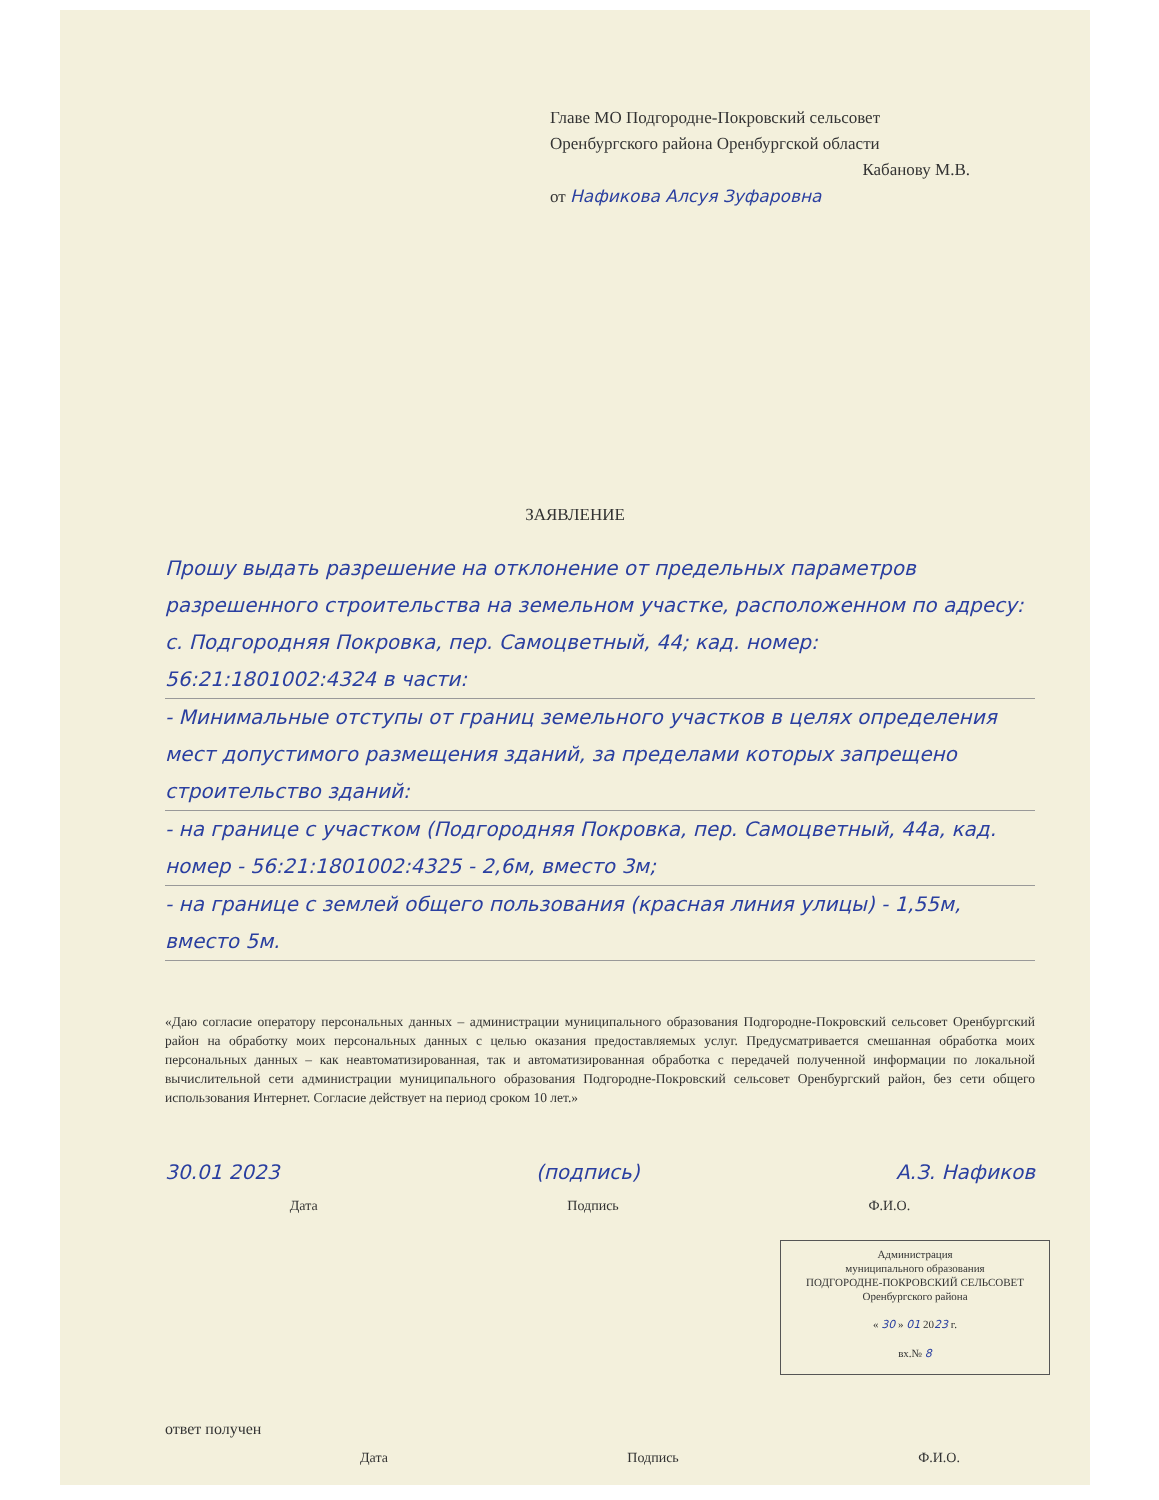Главе МО Подгородне-Покровский сельсовет
Оренбургского района Оренбургской области
Кабанову М.В.
от Нафикова Алсуя Зуфаровна
ЗАЯВЛЕНИЕ
Прошу выдать разрешение на отклонение от предельных параметров разрешенного строительства на земельном участке, расположенном по адресу: с. Подгородняя Покровка, пер. Самоцветный, 44; кад. номер: 56:21:1801002:4324 в части:
- Минимальные отступы от границ земельного участков в целях определения мест допустимого размещения зданий, за пределами которых запрещено строительство зданий:
- на границе с участком (Подгородняя Покровка, пер. Самоцветный, 44а, кад. номер - 56:21:1801002:4325 - 2,6м, вместо 3м;
- на границе с землей общего пользования (красная линия улицы) - 1,55м, вместо 5м.
«Даю согласие оператору персональных данных – администрации муниципального образования Подгородне-Покровский сельсовет Оренбургский район на обработку моих персональных данных с целью оказания предоставляемых услуг. Предусматривается смешанная обработка моих персональных данных – как неавтоматизированная, так и автоматизированная обработка с передачей полученной информации по локальной вычислительной сети администрации муниципального образования Подгородне-Покровский сельсовет Оренбургский район, без сети общего использования Интернет. Согласие действует на период сроком 10 лет.»
30.01 2023 (подпись) А.З. Нафиков
Дата Подпись Ф.И.О.
Администрация
муниципального образования
ПОДГОРОДНЕ-ПОКРОВСКИЙ СЕЛЬСОВЕТ
Оренбургского района
« 30 » 01 2023 г.
вх.№ 8
ответ получен
Дата Подпись Ф.И.О.